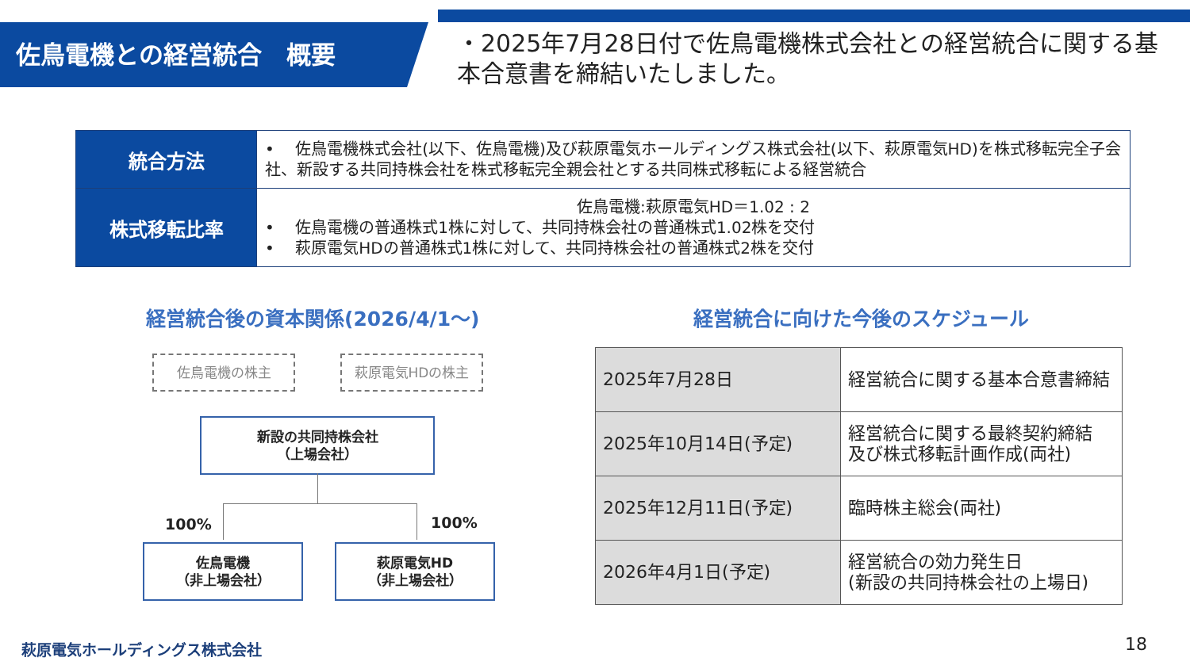佐鳥電機との経営統合　概要
・2025年7月28日付で佐鳥電機株式会社との経営統合に関する基本合意書を締結いたしました。
| 統合方法 | • 佐鳥電機株式会社(以下、佐鳥電機)及び萩原電気ホールディングス株式会社(以下、萩原電気HD)を株式移転完全子会社、新設する共同持株会社を株式移転完全親会社とする共同株式移転による経営統合 |
| 株式移転比率 | 佐鳥電機:萩原電気HD＝1.02 : 2 • 佐鳥電機の普通株式1株に対して、共同持株会社の普通株式1.02株を交付 • 萩原電気HDの普通株式1株に対して、共同持株会社の普通株式2株を交付 |
経営統合後の資本関係(2026/4/1～) 経営統合に向けた今後のスケジュール
佐鳥電機の株主 萩原電気HDの株主
新設の共同持株会社
（上場会社）
100% 100%
佐鳥電機
（非上場会社）
萩原電気HD
（非上場会社）
| 2025年7月28日 | 経営統合に関する基本合意書締結 |
| 2025年10月14日(予定) | 経営統合に関する最終契約締結 及び株式移転計画作成(両社) |
| 2025年12月11日(予定) | 臨時株主総会(両社) |
| 2026年4月1日(予定) | 経営統合の効力発生日 (新設の共同持株会社の上場日) |
萩原電気ホールディングス株式会社 18